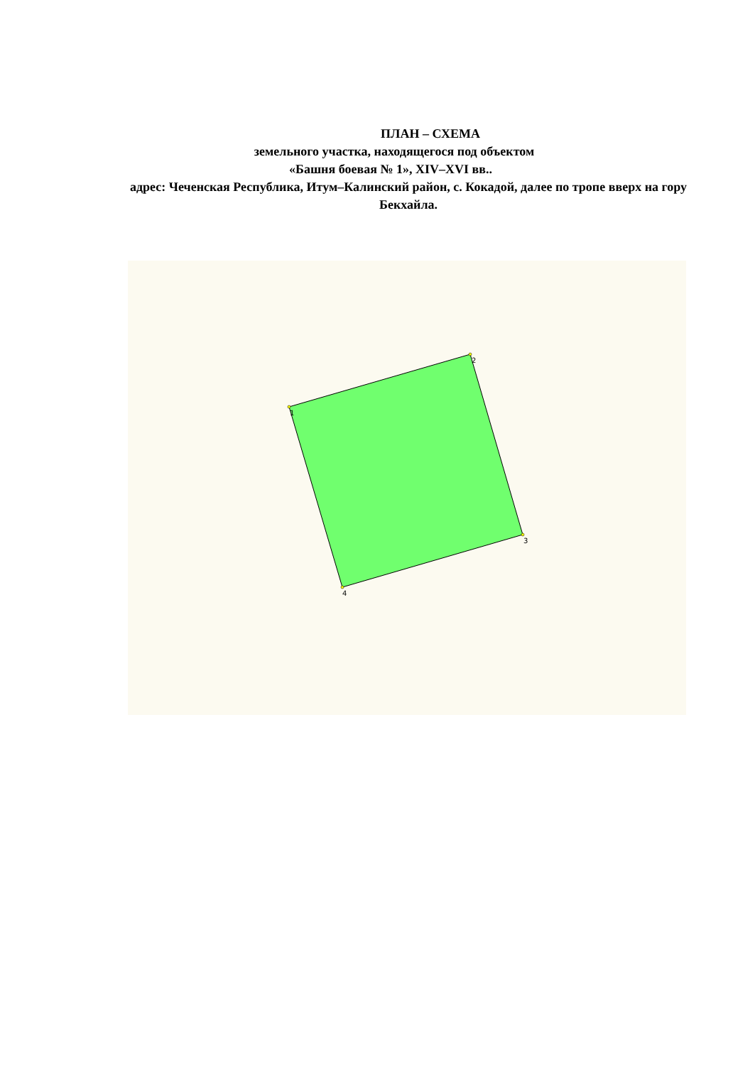ПЛАН – СХЕМА
земельного участка, находящегося под объектом
«Башня боевая № 1», XIV–XVI вв..
адрес: Чеченская Республика, Итум–Калинский район, с. Кокадой, далее по тропе вверх на гору Бекхайла.
1
2
3
4